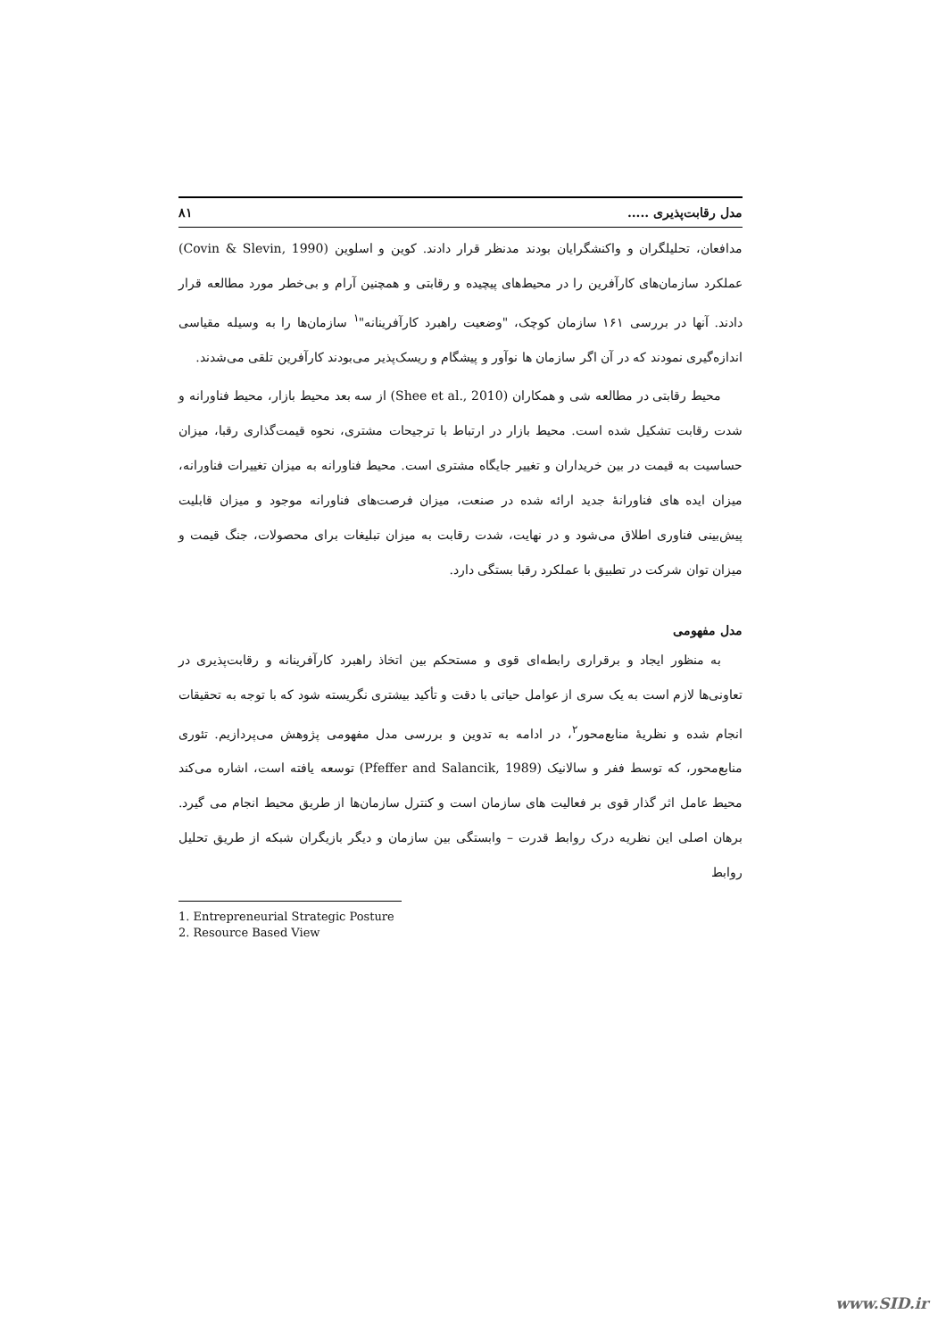مدل رقابت‌پذیری ..... ۸۱
مدافعان، تحلیلگران و واکنشگرایان بودند مدنظر قرار دادند. کوین و اسلوین (Covin & Slevin, 1990) عملکرد سازمان‌های کارآفرین را در محیط‌های پیچیده و رقابتی و همچنین آرام و بی‌خطر مورد مطالعه قرار دادند. آنها در بررسی ۱۶۱ سازمان کوچک، "وضعیت راهبرد کارآفرینانه"<sup>۱</sup> سازمان‌ها را به وسیله مقیاسی اندازه‌گیری نمودند که در آن اگر سازمان ها نوآور و پیشگام و ریسک‌پذیر می‌بودند کارآفرین تلقی می‌شدند.
محیط رقابتی در مطالعه شی و همکاران (Shee et al., 2010) از سه بعد محیط بازار، محیط فناورانه و شدت رقابت تشکیل شده است. محیط بازار در ارتباط با ترجیحات مشتری، نحوه قیمت‌گذاری رقبا، میزان حساسیت به قیمت در بین خریداران و تغییر جایگاه مشتری است. محیط فناورانه به میزان تغییرات فناورانه، میزان ایده های فناورانهٔ جدید ارائه شده در صنعت، میزان فرصت‌های فناورانه موجود و میزان قابلیت پیش‌بینی فناوری اطلاق می‌شود و در نهایت، شدت رقابت به میزان تبلیغات برای محصولات، جنگ قیمت و میزان توان شرکت در تطبیق با عملکرد رقبا بستگی دارد.
مدل مفهومی
به منظور ایجاد و برقراری رابطه‌ای قوی و مستحکم بین اتخاذ راهبرد کارآفرینانه و رقابت‌پذیری در تعاونی‌ها لازم است به یک سری از عوامل حیاتی با دقت و تأکید بیشتری نگریسته شود که با توجه به تحقیقات انجام شده و نظریهٔ منابع‌محور<sup>۲</sup>، در ادامه به تدوین و بررسی مدل مفهومی پژوهش می‌پردازیم. تئوری منابع‌محور، که توسط ففر و سالانیک (Pfeffer and Salancik, 1989) توسعه یافته است، اشاره می‌کند محیط عامل اثر گذار قوی بر فعالیت های سازمان است و کنترل سازمان‌ها از طریق محیط انجام می گیرد. برهان اصلی این نظریه درک روابط قدرت – وابستگی بین سازمان و دیگر بازیگران شبکه از طریق تحلیل روابط
1. Entrepreneurial Strategic Posture
2. Resource Based View
www.SID.ir